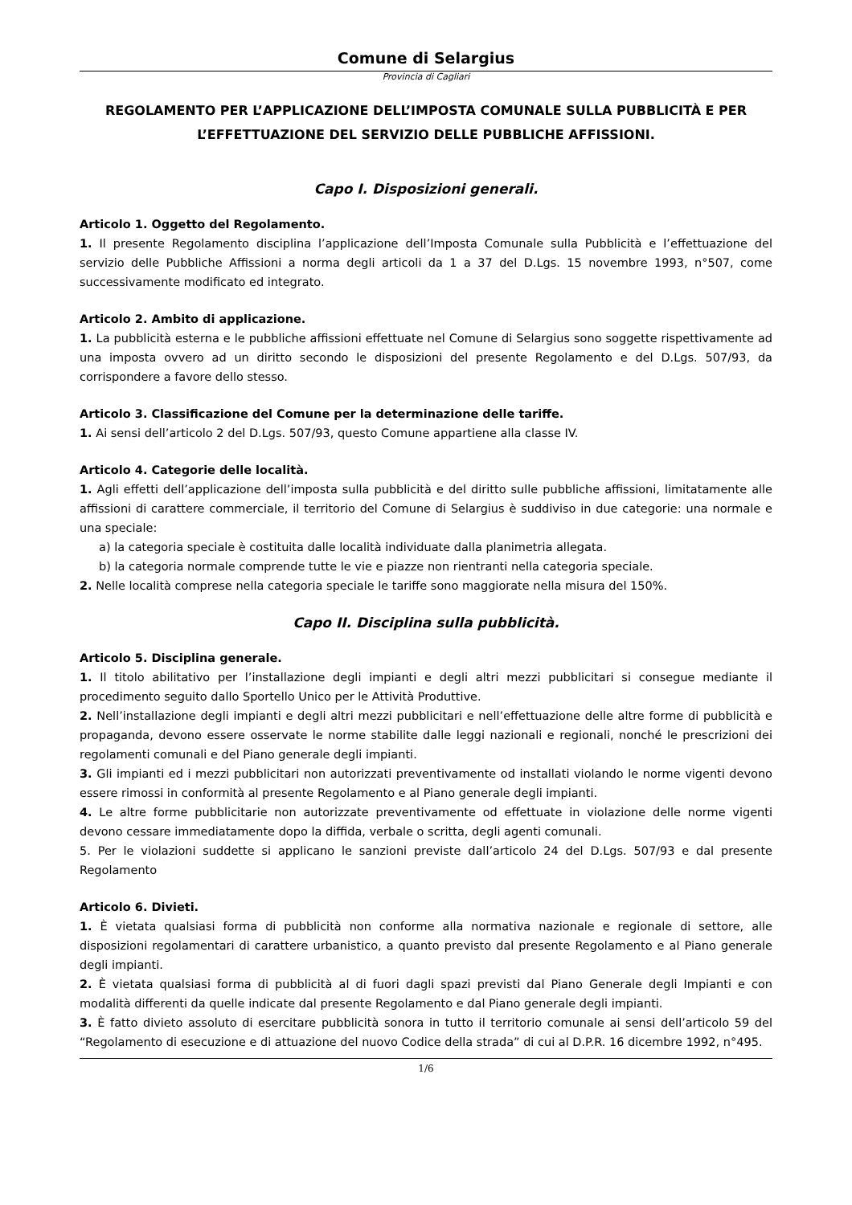Comune di Selargius
Provincia di Cagliari
REGOLAMENTO PER L’APPLICAZIONE DELL’IMPOSTA COMUNALE SULLA PUBBLICITÀ E PER
L’EFFETTUAZIONE DEL SERVIZIO DELLE PUBBLICHE AFFISSIONI.
Capo I. Disposizioni generali.
Articolo 1. Oggetto del Regolamento.
1. Il presente Regolamento disciplina l’applicazione dell’Imposta Comunale sulla Pubblicità e l’effettuazione del servizio delle Pubbliche Affissioni a norma degli articoli da 1 a 37 del D.Lgs. 15 novembre 1993, n°507, come successivamente modificato ed integrato.
Articolo 2. Ambito di applicazione.
1. La pubblicità esterna e le pubbliche affissioni effettuate nel Comune di Selargius sono soggette rispettivamente ad una imposta ovvero ad un diritto secondo le disposizioni del presente Regolamento e del D.Lgs. 507/93, da corrispondere a favore dello stesso.
Articolo 3. Classificazione del Comune per la determinazione delle tariffe.
1. Ai sensi dell’articolo 2 del D.Lgs. 507/93, questo Comune appartiene alla classe IV.
Articolo 4. Categorie delle località.
1. Agli effetti dell’applicazione dell’imposta sulla pubblicità e del diritto sulle pubbliche affissioni, limitatamente alle affissioni di carattere commerciale, il territorio del Comune di Selargius è suddiviso in due categorie: una normale e una speciale:
a) la categoria speciale è costituita dalle località individuate dalla planimetria allegata.
b) la categoria normale comprende tutte le vie e piazze non rientranti nella categoria speciale.
2. Nelle località comprese nella categoria speciale le tariffe sono maggiorate nella misura del 150%.
Capo II. Disciplina sulla pubblicità.
Articolo 5. Disciplina generale.
1. Il titolo abilitativo per l’installazione degli impianti e degli altri mezzi pubblicitari si consegue mediante il procedimento seguito dallo Sportello Unico per le Attività Produttive.
2. Nell’installazione degli impianti e degli altri mezzi pubblicitari e nell’effettuazione delle altre forme di pubblicità e propaganda, devono essere osservate le norme stabilite dalle leggi nazionali e regionali, nonché le prescrizioni dei regolamenti comunali e del Piano generale degli impianti.
3. Gli impianti ed i mezzi pubblicitari non autorizzati preventivamente od installati violando le norme vigenti devono essere rimossi in conformità al presente Regolamento e al Piano generale degli impianti.
4. Le altre forme pubblicitarie non autorizzate preventivamente od effettuate in violazione delle norme vigenti devono cessare immediatamente dopo la diffida, verbale o scritta, degli agenti comunali.
5. Per le violazioni suddette si applicano le sanzioni previste dall’articolo 24 del D.Lgs. 507/93 e dal presente Regolamento
Articolo 6. Divieti.
1. È vietata qualsiasi forma di pubblicità non conforme alla normativa nazionale e regionale di settore, alle disposizioni regolamentari di carattere urbanistico, a quanto previsto dal presente Regolamento e al Piano generale degli impianti.
2. È vietata qualsiasi forma di pubblicità al di fuori dagli spazi previsti dal Piano Generale degli Impianti e con modalità differenti da quelle indicate dal presente Regolamento e dal Piano generale degli impianti.
3. È fatto divieto assoluto di esercitare pubblicità sonora in tutto il territorio comunale ai sensi dell’articolo 59 del “Regolamento di esecuzione e di attuazione del nuovo Codice della strada” di cui al D.P.R. 16 dicembre 1992, n°495.
1/6